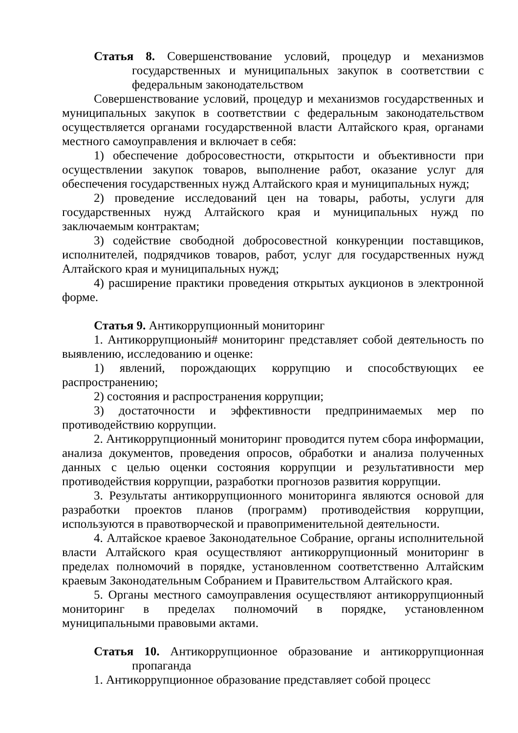Статья 8. Совершенствование условий, процедур и механизмов государственных и муниципальных закупок в соответствии с федеральным законодательством
Совершенствование условий, процедур и механизмов государственных и муниципальных закупок в соответствии с федеральным законодательством осуществляется органами государственной власти Алтайского края, органами местного самоуправления и включает в себя:
1) обеспечение добросовестности, открытости и объективности при осуществлении закупок товаров, выполнение работ, оказание услуг для обеспечения государственных нужд Алтайского края и муниципальных нужд;
2) проведение исследований цен на товары, работы, услуги для государственных нужд Алтайского края и муниципальных нужд по заключаемым контрактам;
3) содействие свободной добросовестной конкуренции поставщиков, исполнителей, подрядчиков товаров, работ, услуг для государственных нужд Алтайского края и муниципальных нужд;
4) расширение практики проведения открытых аукционов в электронной форме.
Статья 9. Антикоррупционный мониторинг
1. Антикоррупционый# мониторинг представляет собой деятельность по выявлению, исследованию и оценке:
1) явлений, порождающих коррупцию и способствующих ее распространению;
2) состояния и распространения коррупции;
3) достаточности и эффективности предпринимаемых мер по противодействию коррупции.
2. Антикоррупционный мониторинг проводится путем сбора информации, анализа документов, проведения опросов, обработки и анализа полученных данных с целью оценки состояния коррупции и результативности мер противодействия коррупции, разработки прогнозов развития коррупции.
3. Результаты антикоррупционного мониторинга являются основой для разработки проектов планов (программ) противодействия коррупции, используются в правотворческой и правоприменительной деятельности.
4. Алтайское краевое Законодательное Собрание, органы исполнительной власти Алтайского края осуществляют антикоррупционный мониторинг в пределах полномочий в порядке, установленном соответственно Алтайским краевым Законодательным Собранием и Правительством Алтайского края.
5. Органы местного самоуправления осуществляют антикоррупционный мониторинг в пределах полномочий в порядке, установленном муниципальными правовыми актами.
Статья 10. Антикоррупционное образование и антикоррупционная пропаганда
1. Антикоррупционное образование представляет собой процесс